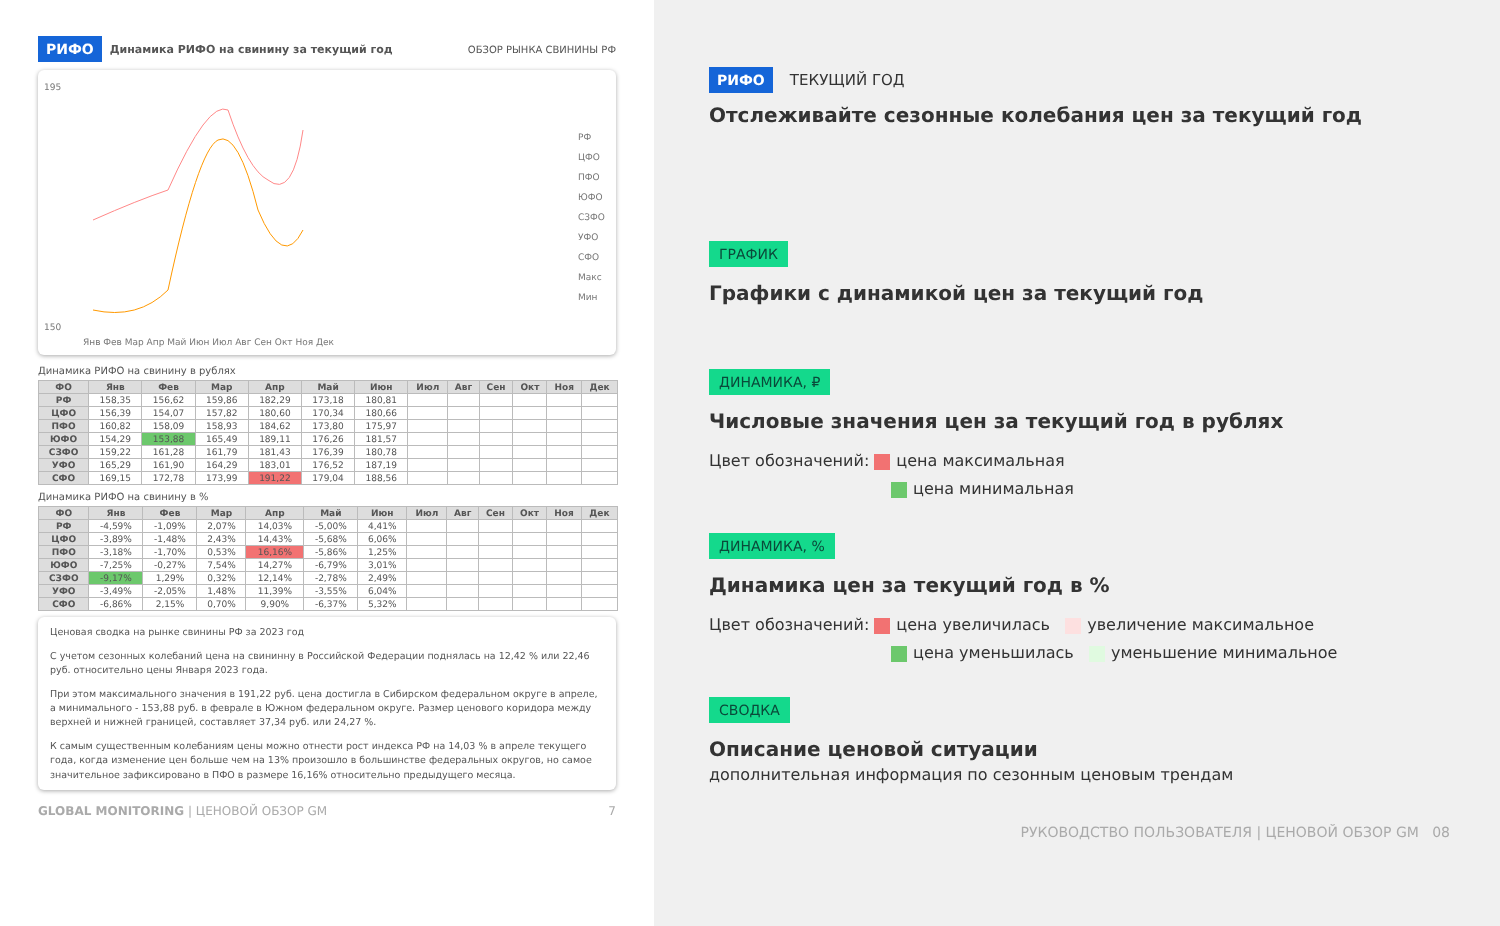РИФО Динамика РИФО на свинину за текущий год ОБЗОР РЫНКА СВИНИНЫ РФ
195
150
РФ
ЦФО
ПФО
ЮФО
СЗФО
УФО
СФО
Макс
Мин
Янв Фев Мар Апр Май Июн Июл Авг Сен Окт Ноя Дек
Динамика РИФО на свинину в рублях
| ФО | Янв | Фев | Мар | Апр | Май | Июн | Июл | Авг | Сен | Окт | Ноя | Дек |
| --- | --- | --- | --- | --- | --- | --- | --- | --- | --- | --- | --- | --- |
| РФ | 158,35 | 156,62 | 159,86 | 182,29 | 173,18 | 180,81 | | | | | | |
| ЦФО | 156,39 | 154,07 | 157,82 | 180,60 | 170,34 | 180,66 | | | | | | |
| ПФО | 160,82 | 158,09 | 158,93 | 184,62 | 173,80 | 175,97 | | | | | | |
| ЮФО | 154,29 | 153,88 | 165,49 | 189,11 | 176,26 | 181,57 | | | | | | |
| СЗФО | 159,22 | 161,28 | 161,79 | 181,43 | 176,39 | 180,78 | | | | | | |
| УФО | 165,29 | 161,90 | 164,29 | 183,01 | 176,52 | 187,19 | | | | | | |
| СФО | 169,15 | 172,78 | 173,99 | 191,22 | 179,04 | 188,56 | | | | | | |
Динамика РИФО на свинину в %
| ФО | Янв | Фев | Мар | Апр | Май | Июн | Июл | Авг | Сен | Окт | Ноя | Дек |
| --- | --- | --- | --- | --- | --- | --- | --- | --- | --- | --- | --- | --- |
| РФ | -4,59% | -1,09% | 2,07% | 14,03% | -5,00% | 4,41% | | | | | | |
| ЦФО | -3,89% | -1,48% | 2,43% | 14,43% | -5,68% | 6,06% | | | | | | |
| ПФО | -3,18% | -1,70% | 0,53% | 16,16% | -5,86% | 1,25% | | | | | | |
| ЮФО | -7,25% | -0,27% | 7,54% | 14,27% | -6,79% | 3,01% | | | | | | |
| СЗФО | -9,17% | 1,29% | 0,32% | 12,14% | -2,78% | 2,49% | | | | | | |
| УФО | -3,49% | -2,05% | 1,48% | 11,39% | -3,55% | 6,04% | | | | | | |
| СФО | -6,86% | 2,15% | 0,70% | 9,90% | -6,37% | 5,32% | | | | | | |
Ценовая сводка на рынке свинины РФ за 2023 год
С учетом сезонных колебаний цена на свининну в Российской Федерации поднялась на 12,42 % или 22,46 руб. относительно цены Января 2023 года.
При этом максимального значения в 191,22 руб. цена достигла в Сибирском федеральном округе в апреле, а минимального - 153,88 руб. в феврале в Южном федеральном округе. Размер ценового коридора между верхней и нижней границей, составляет 37,34 руб. или 24,27 %.
К самым существенным колебаниям цены можно отнести рост индекса РФ на 14,03 % в апреле текущего года, когда изменение цен больше чем на 13% произошло в большинстве федеральных округов, но самое значительное зафиксировано в ПФО в размере 16,16% относительно предыдущего месяца.
GLOBAL MONITORING | ЦЕНОВОЙ ОБЗОР GM 7
РИФО ТЕКУЩИЙ ГОД
Отслеживайте сезонные колебания цен за текущий год
ГРАФИК
Графики с динамикой цен за текущий год
ДИНАМИКА, ₽
Числовые значения цен за текущий год в рублях
Цвет обозначений: цена максимальная
цена минимальная
ДИНАМИКА, %
Динамика цен за текущий год в %
Цвет обозначений: цена увеличилась увеличение максимальное
цена уменьшилась уменьшение минимальное
СВОДКА
Описание ценовой ситуации
дополнительная информация по сезонным ценовым трендам
РУКОВОДСТВО ПОЛЬЗОВАТЕЛЯ | ЦЕНОВОЙ ОБЗОР GM 08